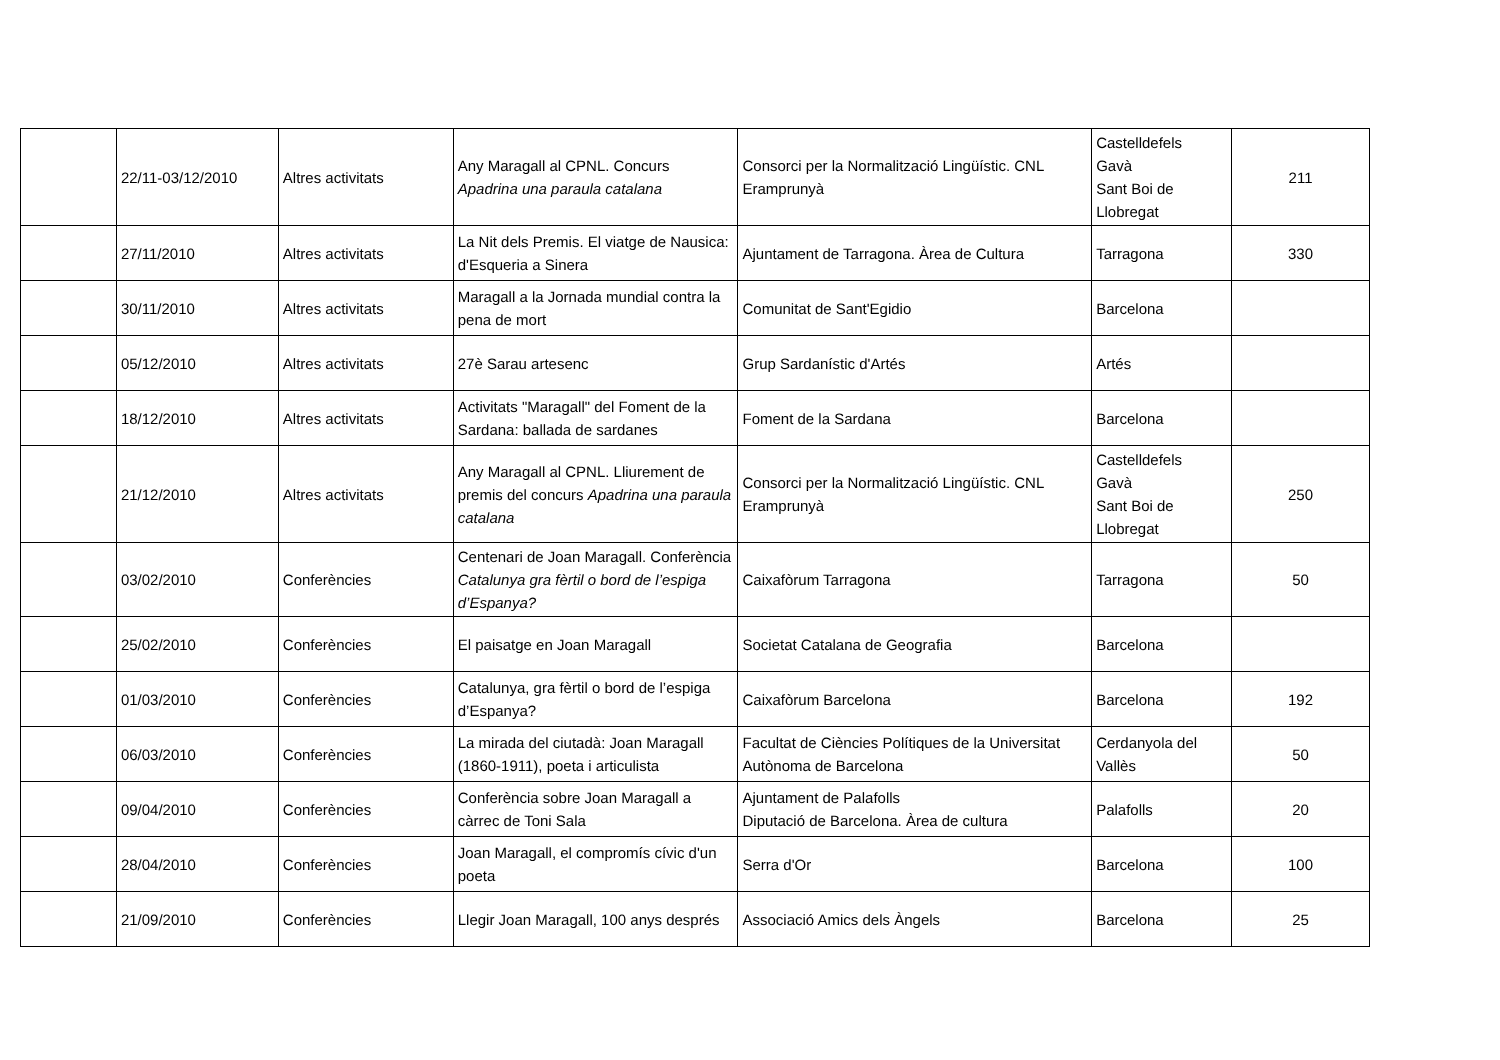| | 22/11-03/12/2010 | Altres activitats | Any Maragall al CPNL. Concurs Apadrina una paraula catalana | Consorci per la Normalització Lingüístic. CNL Eramprunyà | Castelldefels Gavà Sant Boi de Llobregat | 211 |
| | 27/11/2010 | Altres activitats | La Nit dels Premis. El viatge de Nausica: d'Esqueria a Sinera | Ajuntament de Tarragona. Àrea de Cultura | Tarragona | 330 |
| | 30/11/2010 | Altres activitats | Maragall a la Jornada mundial contra la pena de mort | Comunitat de Sant'Egidio | Barcelona | |
| | 05/12/2010 | Altres activitats | 27è Sarau artesenc | Grup Sardanístic d'Artés | Artés | |
| | 18/12/2010 | Altres activitats | Activitats "Maragall" del Foment de la Sardana: ballada de sardanes | Foment de la Sardana | Barcelona | |
| | 21/12/2010 | Altres activitats | Any Maragall al CPNL. Lliurement de premis del concurs Apadrina una paraula catalana | Consorci per la Normalització Lingüístic. CNL Eramprunyà | Castelldefels Gavà Sant Boi de Llobregat | 250 |
| | 03/02/2010 | Conferències | Centenari de Joan Maragall. Conferència Catalunya gra fèrtil o bord de l’espiga d’Espanya? | Caixafòrum Tarragona | Tarragona | 50 |
| | 25/02/2010 | Conferències | El paisatge en Joan Maragall | Societat Catalana de Geografia | Barcelona | |
| | 01/03/2010 | Conferències | Catalunya, gra fèrtil o bord de l’espiga d’Espanya? | Caixafòrum Barcelona | Barcelona | 192 |
| | 06/03/2010 | Conferències | La mirada del ciutadà: Joan Maragall (1860-1911), poeta i articulista | Facultat de Ciències Polítiques de la Universitat Autònoma de Barcelona | Cerdanyola del Vallès | 50 |
| | 09/04/2010 | Conferències | Conferència sobre Joan Maragall a càrrec de Toni Sala | Ajuntament de Palafolls Diputació de Barcelona. Àrea de cultura | Palafolls | 20 |
| | 28/04/2010 | Conferències | Joan Maragall, el compromís cívic d'un poeta | Serra d'Or | Barcelona | 100 |
| | 21/09/2010 | Conferències | Llegir Joan Maragall, 100 anys després | Associació Amics dels Àngels | Barcelona | 25 |